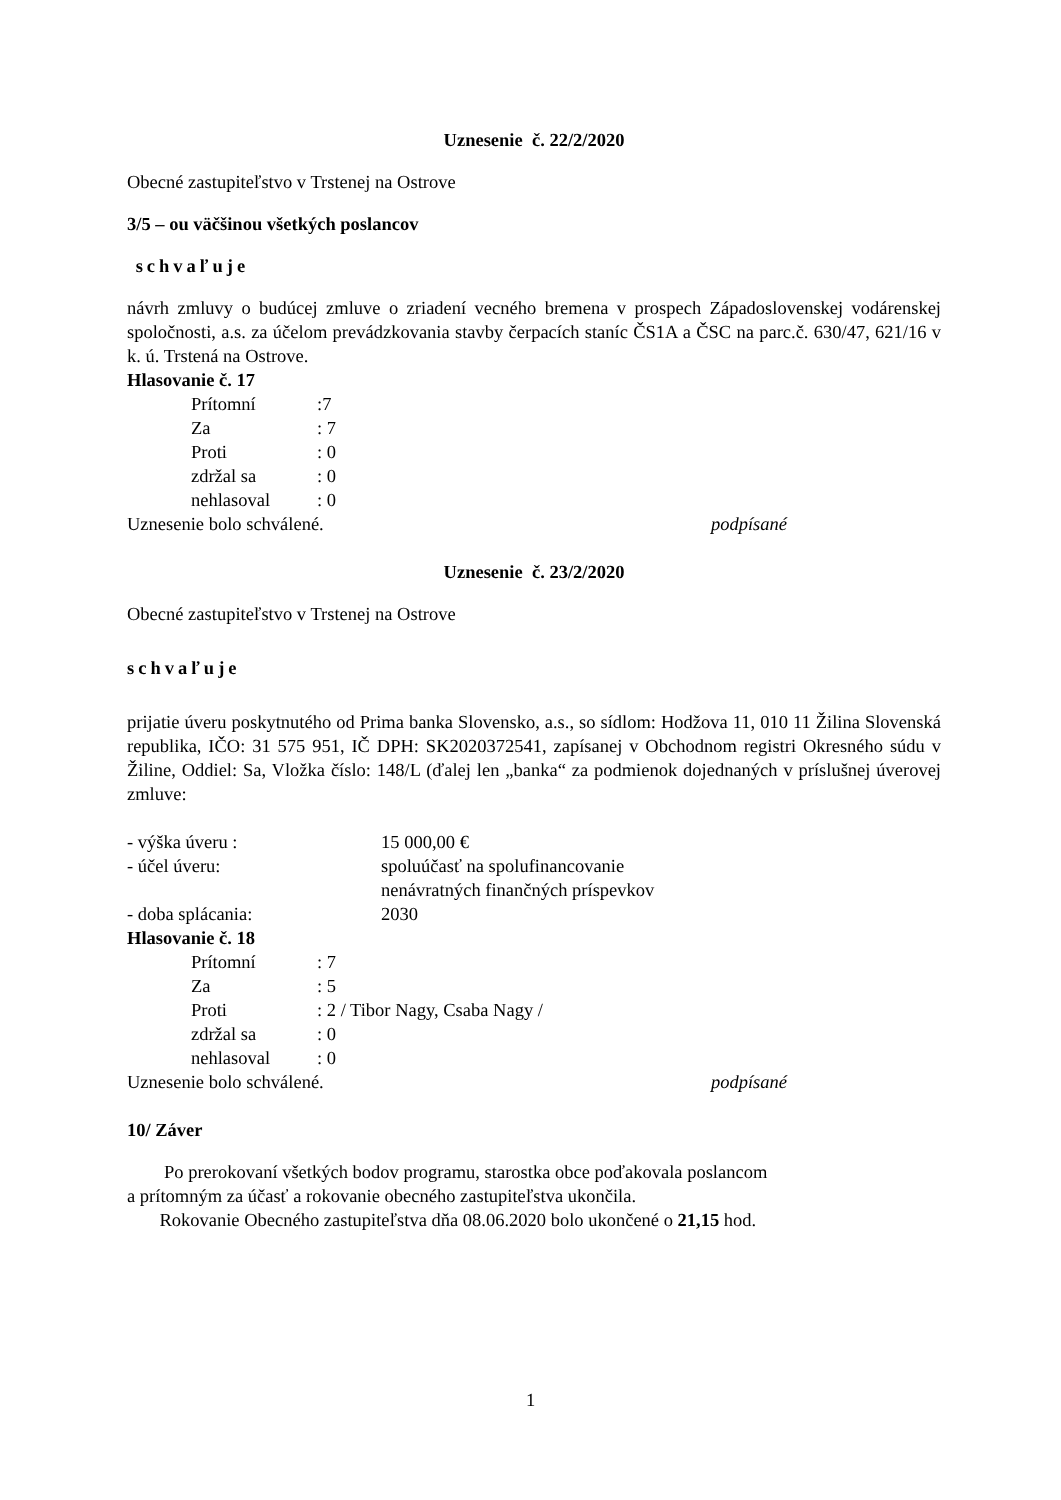Uznesenie č. 22/2/2020
Obecné zastupiteľstvo v Trstenej na Ostrove
3/5 – ou väčšinou všetkých poslancov
schvaľuje
návrh zmluvy o budúcej zmluve o zriadení vecného bremena v prospech Západoslovenskej vodárenskej spoločnosti, a.s. za účelom prevádzkovania stavby čerpacích staníc ČS1A a ČSC na parc.č. 630/47, 621/16 v k. ú. Trstená na Ostrove.
Hlasovanie č. 17
| Prítomní | :7 |
| Za | : 7 |
| Proti | : 0 |
| zdržal sa | : 0 |
| nehlasoval | : 0 |
Uznesenie bolo schválené. podpísané
Uznesenie č. 23/2/2020
Obecné zastupiteľstvo v Trstenej na Ostrove
schvaľuje
prijatie úveru poskytnutého od Prima banka Slovensko, a.s., so sídlom: Hodžova 11, 010 11 Žilina Slovenská republika, IČO: 31 575 951, IČ DPH: SK2020372541, zapísanej v Obchodnom registri Okresného súdu v Žiline, Oddiel: Sa, Vložka číslo: 148/L (ďalej len „banka“ za podmienok dojednaných v príslušnej úverovej zmluve:
| - výška úveru : | 15 000,00 € |
| - účel úveru: | spoluúčasť na spolufinancovanie nenávratných finančných príspevkov |
| - doba splácania: | 2030 |
Hlasovanie č. 18
| Prítomní | : 7 |
| Za | : 5 |
| Proti | : 2 / Tibor Nagy, Csaba Nagy / |
| zdržal sa | : 0 |
| nehlasoval | : 0 |
Uznesenie bolo schválené. podpísané
10/ Záver
Po prerokovaní všetkých bodov programu, starostka obce poďakovala poslancom
a prítomným za účasť a rokovanie obecného zastupiteľstva ukončila.
Rokovanie Obecného zastupiteľstva dňa 08.06.2020 bolo ukončené o 21,15 hod.
1